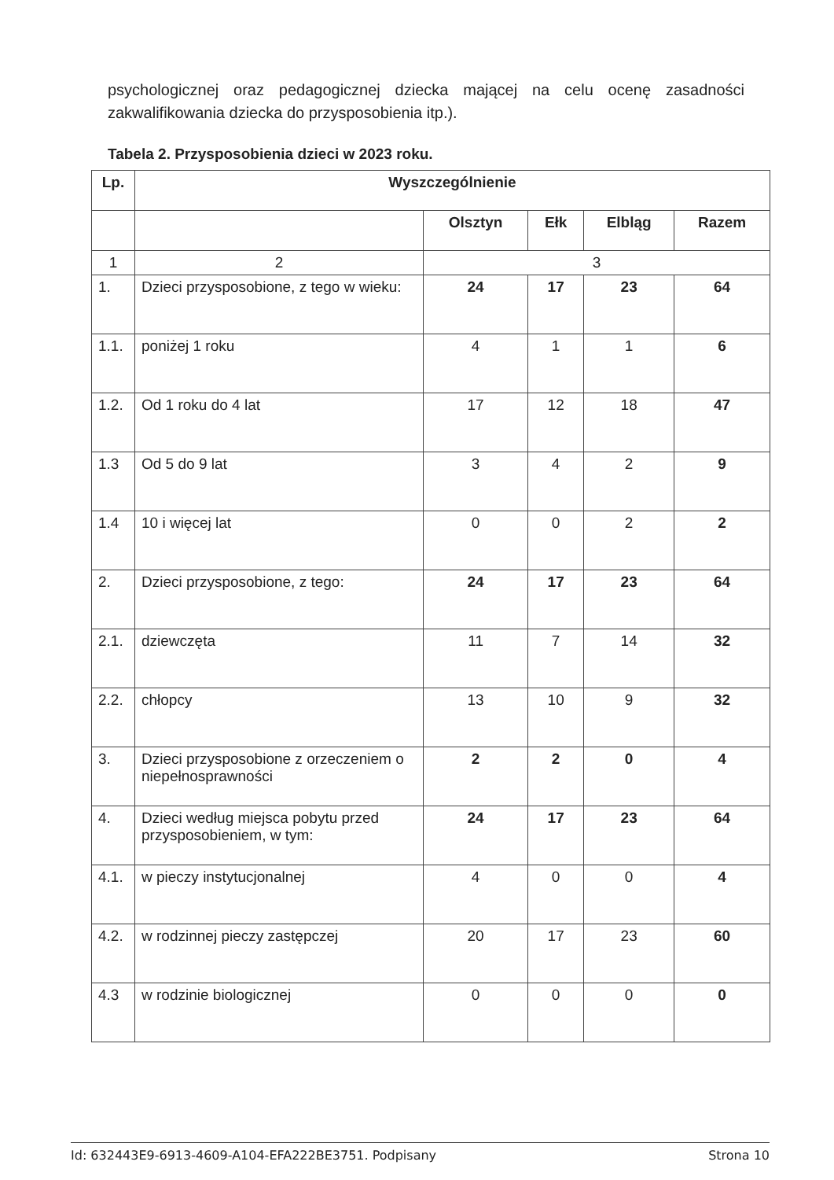psychologicznej oraz pedagogicznej dziecka mającej na celu ocenę zasadności zakwalifikowania dziecka do przysposobienia itp.).
Tabela 2. Przysposobienia dzieci w 2023 roku.
| Lp. | Wyszczególnienie | | | | |
| --- | --- | --- | --- | --- | --- |
| | | Olsztyn | Ełk | Elbląg | Razem |
| 1 | 2 | 3 | | | |
| 1. | Dzieci przysposobione, z tego w wieku: | 24 | 17 | 23 | 64 |
| 1.1. | poniżej 1 roku | 4 | 1 | 1 | 6 |
| 1.2. | Od 1 roku do 4 lat | 17 | 12 | 18 | 47 |
| 1.3 | Od 5 do 9 lat | 3 | 4 | 2 | 9 |
| 1.4 | 10 i więcej lat | 0 | 0 | 2 | 2 |
| 2. | Dzieci przysposobione, z tego: | 24 | 17 | 23 | 64 |
| 2.1. | dziewczęta | 11 | 7 | 14 | 32 |
| 2.2. | chłopcy | 13 | 10 | 9 | 32 |
| 3. | Dzieci przysposobione z orzeczeniem o niepełnosprawności | 2 | 2 | 0 | 4 |
| 4. | Dzieci według miejsca pobytu przed przysposobieniem, w tym: | 24 | 17 | 23 | 64 |
| 4.1. | w pieczy instytucjonalnej | 4 | 0 | 0 | 4 |
| 4.2. | w rodzinnej pieczy zastępczej | 20 | 17 | 23 | 60 |
| 4.3 | w rodzinie biologicznej | 0 | 0 | 0 | 0 |
Id: 632443E9-6913-4609-A104-EFA222BE3751. Podpisany Strona 10